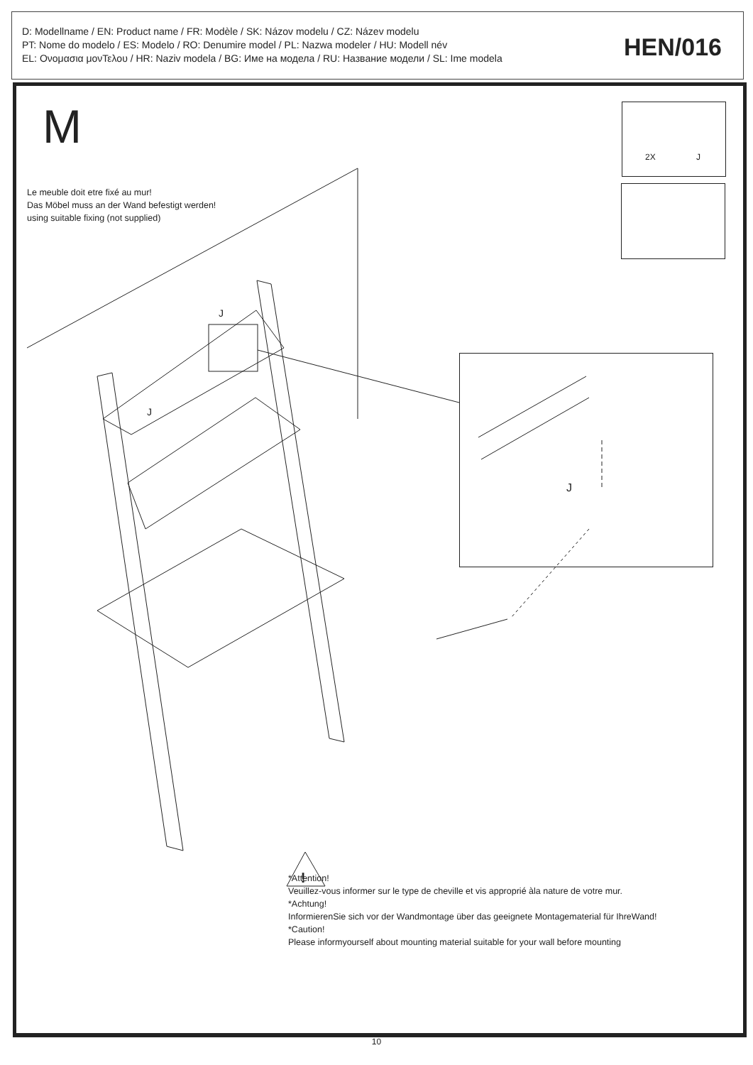D: Modellname / EN: Product name / FR: Modèle / SK: Názov modelu / CZ: Název modelu
PT: Nome do modelo / ES: Modelo / RO: Denumire model / PL: Nazwa modeler / HU: Modell név
EL: Ονομασια μονΤελου / HR: Naziv modela / BG: Име на модела / RU: Название модели / SL: Ime modela
HEN/016
M 2X J
J
J
J
!
Le meuble doit etre fixé au mur!
Das Möbel muss an der Wand befestigt werden!
using suitable fixing (not supplied)
*Attention!
Veuillez-vous informer sur le type de cheville et vis approprié àla nature de votre mur.
*Achtung!
InformierenSie sich vor der Wandmontage über das geeignete Montagematerial für IhreWand!
*Caution!
Please informyourself about mounting material suitable for your wall before mounting
10